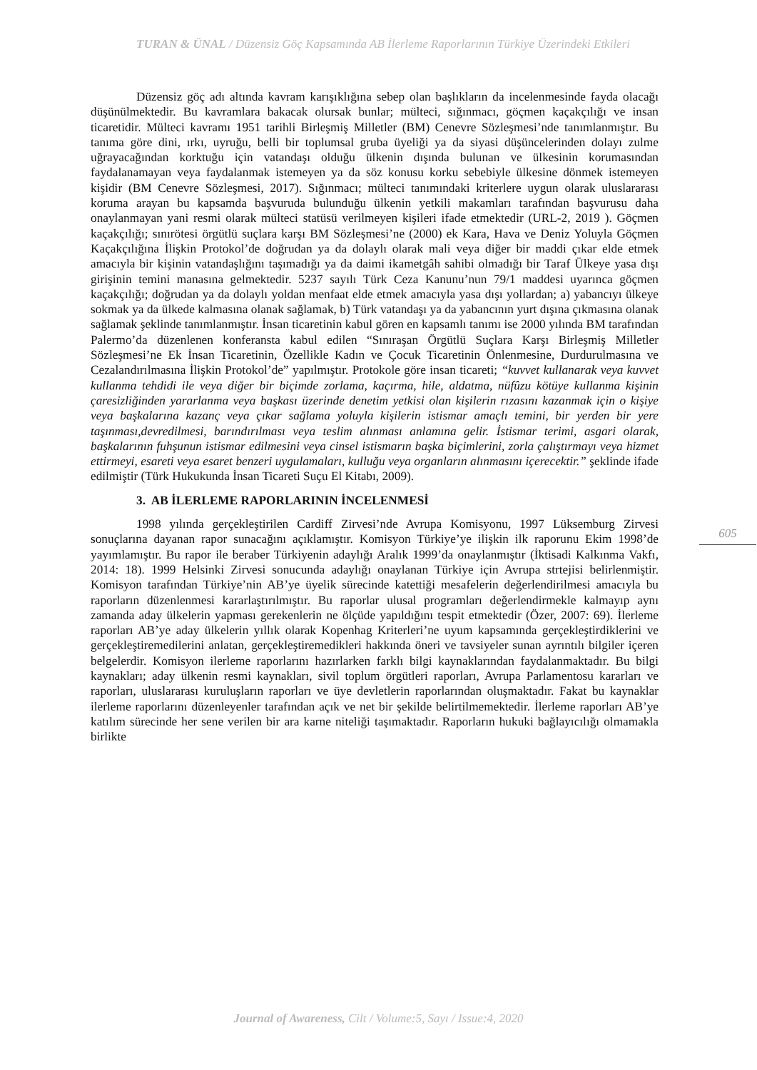TURAN & ÜNAL / Düzensiz Göç Kapsamında AB İlerleme Raporlarının Türkiye Üzerindeki Etkileri
Düzensiz göç adı altında kavram karışıklığına sebep olan başlıkların da incelenmesinde fayda olacağı düşünülmektedir. Bu kavramlara bakacak olursak bunlar; mülteci, sığınmacı, göçmen kaçakçılığı ve insan ticaretidir. Mülteci kavramı 1951 tarihli Birleşmiş Milletler (BM) Cenevre Sözleşmesi’nde tanımlanmıştır. Bu tanıma göre dini, ırkı, uyruğu, belli bir toplumsal gruba üyeliği ya da siyasi düşüncelerinden dolayı zulme uğrayacağından korktuğu için vatandaşı olduğu ülkenin dışında bulunan ve ülkesinin korumasından faydalanamayan veya faydalanmak istemeyen ya da söz konusu korku sebebiyle ülkesine dönmek istemeyen kişidir (BM Cenevre Sözleşmesi, 2017). Sığınmacı; mülteci tanımındaki kriterlere uygun olarak uluslararası koruma arayan bu kapsamda başvuruda bulunduğu ülkenin yetkili makamları tarafından başvurusu daha onaylanmayan yani resmi olarak mülteci statüsü verilmeyen kişileri ifade etmektedir (URL-2, 2019 ). Göçmen kaçakçılığı; sınırötesi örgütlü suçlara karşı BM Sözleşmesi’ne (2000) ek Kara, Hava ve Deniz Yoluyla Göçmen Kaçakçılığına İlişkin Protokol’de doğrudan ya da dolaylı olarak mali veya diğer bir maddi çıkar elde etmek amacıyla bir kişinin vatandaşlığını taşımadığı ya da daimi ikametgâh sahibi olmadığı bir Taraf Ülkeye yasa dışı girişinin temini manasına gelmektedir. 5237 sayılı Türk Ceza Kanunu’nun 79/1 maddesi uyarınca göçmen kaçakçılığı; doğrudan ya da dolaylı yoldan menfaat elde etmek amacıyla yasa dışı yollardan; a) yabancıyı ülkeye sokmak ya da ülkede kalmasına olanak sağlamak, b) Türk vatandaşı ya da yabancının yurt dışına çıkmasına olanak sağlamak şeklinde tanımlanmıştır. İnsan ticaretinin kabul gören en kapsamlı tanımı ise 2000 yılında BM tarafından Palermo’da düzenlenen konferansta kabul edilen “Sınıraşan Örgütlü Suçlara Karşı Birleşmiş Milletler Sözleşmesi’ne Ek İnsan Ticaretinin, Özellikle Kadın ve Çocuk Ticaretinin Önlenmesine, Durdurulmasına ve Cezalandırılmasına İlişkin Protokol’de” yapılmıştır. Protokole göre insan ticareti; “kuvvet kullanarak veya kuvvet kullanma tehdidi ile veya diğer bir biçimde zorlama, kaçırma, hile, aldatma, nüfûzu kötüye kullanma kişinin çaresizliğinden yararlanma veya başkası üzerinde denetim yetkisi olan kişilerin rızasını kazanmak için o kişiye veya başkalarına kazanç veya çıkar sağlama yoluyla kişilerin istismar amaçlı temini, bir yerden bir yere taşınması,devredilmesi, barındırılması veya teslim alınması anlamına gelir. İstismar terimi, asgari olarak, başkalarının fuhşunun istismar edilmesini veya cinsel istismarın başka biçimlerini, zorla çalıştırmayı veya hizmet ettirmeyi, esareti veya esaret benzeri uygulamaları, kulluğu veya organların alınmasını içerecektir.” şeklinde ifade edilmiştir (Türk Hukukunda İnsan Ticareti Suçu El Kitabı, 2009).
3. AB İLERLEME RAPORLARININ İNCELENMESİ
1998 yılında gerçekleştirilen Cardiff Zirvesi’nde Avrupa Komisyonu, 1997 Lüksemburg Zirvesi sonuçlarına dayanan rapor sunacağını açıklamıştır. Komisyon Türkiye’ye ilişkin ilk raporunu Ekim 1998’de yayımlamıştır. Bu rapor ile beraber Türkiyenin adaylığı Aralık 1999’da onaylanmıştır (İktisadi Kalkınma Vakfı, 2014: 18). 1999 Helsinki Zirvesi sonucunda adaylığı onaylanan Türkiye için Avrupa strtejisi belirlenmiştir. Komisyon tarafından Türkiye’nin AB’ye üyelik sürecinde katettiği mesafelerin değerlendirilmesi amacıyla bu raporların düzenlenmesi kararlaştırılmıştır. Bu raporlar ulusal programları değerlendirmekle kalmayıp aynı zamanda aday ülkelerin yapması gerekenlerin ne ölçüde yapıldığını tespit etmektedir (Özer, 2007: 69). İlerleme raporları AB’ye aday ülkelerin yıllık olarak Kopenhag Kriterleri’ne uyum kapsamında gerçekleştirdiklerini ve gerçekleştiremedilerini anlatan, gerçekleştiremedikleri hakkında öneri ve tavsiyeler sunan ayrıntılı bilgiler içeren belgelerdir. Komisyon ilerleme raporlarını hazırlarken farklı bilgi kaynaklarından faydalanmaktadır. Bu bilgi kaynakları; aday ülkenin resmi kaynakları, sivil toplum örgütleri raporları, Avrupa Parlamentosu kararları ve raporları, uluslararası kuruluşların raporları ve üye devletlerin raporlarından oluşmaktadır. Fakat bu kaynaklar ilerleme raporlarını düzenleyenler tarafından açık ve net bir şekilde belirtilmemektedir. İlerleme raporları AB’ye katılım sürecinde her sene verilen bir ara karne niteliği taşımaktadır. Raporların hukuki bağlayıcılığı olmamakla birlikte
605
Journal of Awareness, Cilt / Volume:5, Sayı / Issue:4, 2020